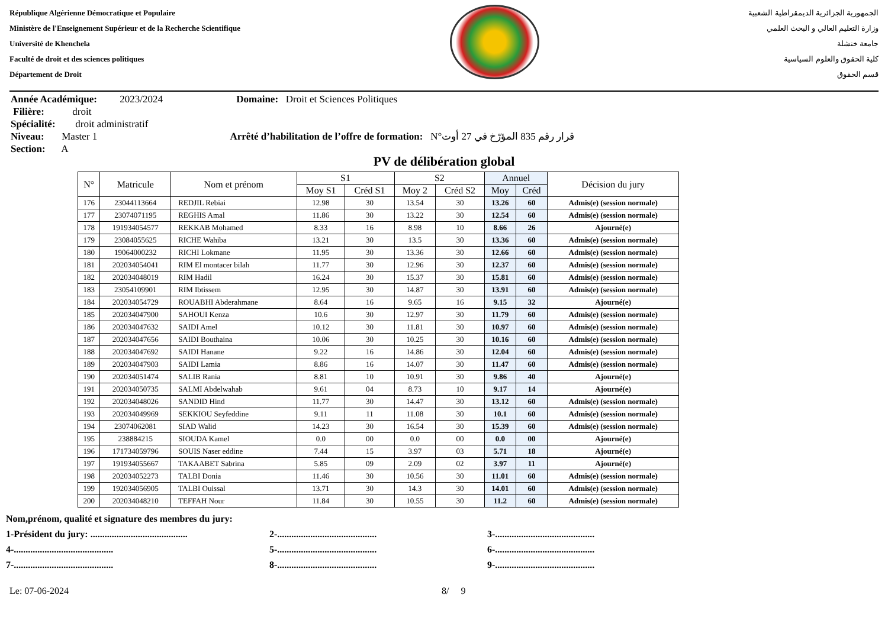République Algérienne Démocratique et Populaire
Ministère de l'Enseignement Supérieur et de la Recherche Scientifique
Université de Khenchela
Faculté de droit et des sciences politiques
Département de Droit
الجمهورية الجزائرية الديمقراطية الشعبية
وزارة التعليم العالي و البحث العلمي
جامعة خنشلة
كلية الحقوق والعلوم السياسية
قسم الحقوق
Année Académique: 2023/2024 Domaine: Droit et Sciences Politiques
Filière: droit
Spécialité: droit administratif
Niveau: Master 1 Arrêté d’habilitation de l’offre de formation: N°قرار رقم 835 المؤرّخ في 27 أوت
Section: A
PV de délibération global
| N° | Matricule | Nom et prénom | S1 | | S2 | | Annuel | | Décision du jury |
| --- | --- | --- | --- | --- | --- | --- | --- | --- | --- |
| | | | Moy S1 | Créd S1 | Moy 2 | Créd S2 | Moy | Créd | |
| 176 | 23044113664 | REDJIL Rebiai | 12.98 | 30 | 13.54 | 30 | 13.26 | 60 | Admis(e) (session normale) |
| 177 | 23074071195 | REGHIS Amal | 11.86 | 30 | 13.22 | 30 | 12.54 | 60 | Admis(e) (session normale) |
| 178 | 191934054577 | REKKAB Mohamed | 8.33 | 16 | 8.98 | 10 | 8.66 | 26 | Ajourné(e) |
| 179 | 23084055625 | RICHE Wahiba | 13.21 | 30 | 13.5 | 30 | 13.36 | 60 | Admis(e) (session normale) |
| 180 | 19064000232 | RICHI Lokmane | 11.95 | 30 | 13.36 | 30 | 12.66 | 60 | Admis(e) (session normale) |
| 181 | 202034054041 | RIM El montacer bilah | 11.77 | 30 | 12.96 | 30 | 12.37 | 60 | Admis(e) (session normale) |
| 182 | 202034048019 | RIM Hadil | 16.24 | 30 | 15.37 | 30 | 15.81 | 60 | Admis(e) (session normale) |
| 183 | 23054109901 | RIM Ibtissem | 12.95 | 30 | 14.87 | 30 | 13.91 | 60 | Admis(e) (session normale) |
| 184 | 202034054729 | ROUABHI Abderahmane | 8.64 | 16 | 9.65 | 16 | 9.15 | 32 | Ajourné(e) |
| 185 | 202034047900 | SAHOUI Kenza | 10.6 | 30 | 12.97 | 30 | 11.79 | 60 | Admis(e) (session normale) |
| 186 | 202034047632 | SAIDI Amel | 10.12 | 30 | 11.81 | 30 | 10.97 | 60 | Admis(e) (session normale) |
| 187 | 202034047656 | SAIDI Bouthaina | 10.06 | 30 | 10.25 | 30 | 10.16 | 60 | Admis(e) (session normale) |
| 188 | 202034047692 | SAIDI Hanane | 9.22 | 16 | 14.86 | 30 | 12.04 | 60 | Admis(e) (session normale) |
| 189 | 202034047903 | SAIDI Lamia | 8.86 | 16 | 14.07 | 30 | 11.47 | 60 | Admis(e) (session normale) |
| 190 | 202034051474 | SALIB Rania | 8.81 | 10 | 10.91 | 30 | 9.86 | 40 | Ajourné(e) |
| 191 | 202034050735 | SALMI Abdelwahab | 9.61 | 04 | 8.73 | 10 | 9.17 | 14 | Ajourné(e) |
| 192 | 202034048026 | SANDID Hind | 11.77 | 30 | 14.47 | 30 | 13.12 | 60 | Admis(e) (session normale) |
| 193 | 202034049969 | SEKKIOU Seyfeddine | 9.11 | 11 | 11.08 | 30 | 10.1 | 60 | Admis(e) (session normale) |
| 194 | 23074062081 | SIAD Walid | 14.23 | 30 | 16.54 | 30 | 15.39 | 60 | Admis(e) (session normale) |
| 195 | 238884215 | SIOUDA Kamel | 0.0 | 00 | 0.0 | 00 | 0.0 | 00 | Ajourné(e) |
| 196 | 171734059796 | SOUIS Naser eddine | 7.44 | 15 | 3.97 | 03 | 5.71 | 18 | Ajourné(e) |
| 197 | 191934055667 | TAKAABET Sabrina | 5.85 | 09 | 2.09 | 02 | 3.97 | 11 | Ajourné(e) |
| 198 | 202034052273 | TALBI Donia | 11.46 | 30 | 10.56 | 30 | 11.01 | 60 | Admis(e) (session normale) |
| 199 | 192034056905 | TALBI Ouissal | 13.71 | 30 | 14.3 | 30 | 14.01 | 60 | Admis(e) (session normale) |
| 200 | 202034048210 | TEFFAH Nour | 11.84 | 30 | 10.55 | 30 | 11.2 | 60 | Admis(e) (session normale) |
Nom,prénom, qualité et signature des membres du jury:
1-Président du jury: ......................................... 2-.......................................... 3-..........................................
4-.......................................... 5-.......................................... 6-..........................................
7-.......................................... 8-.......................................... 9-..........................................
Le: 07-06-2024 8/ 9